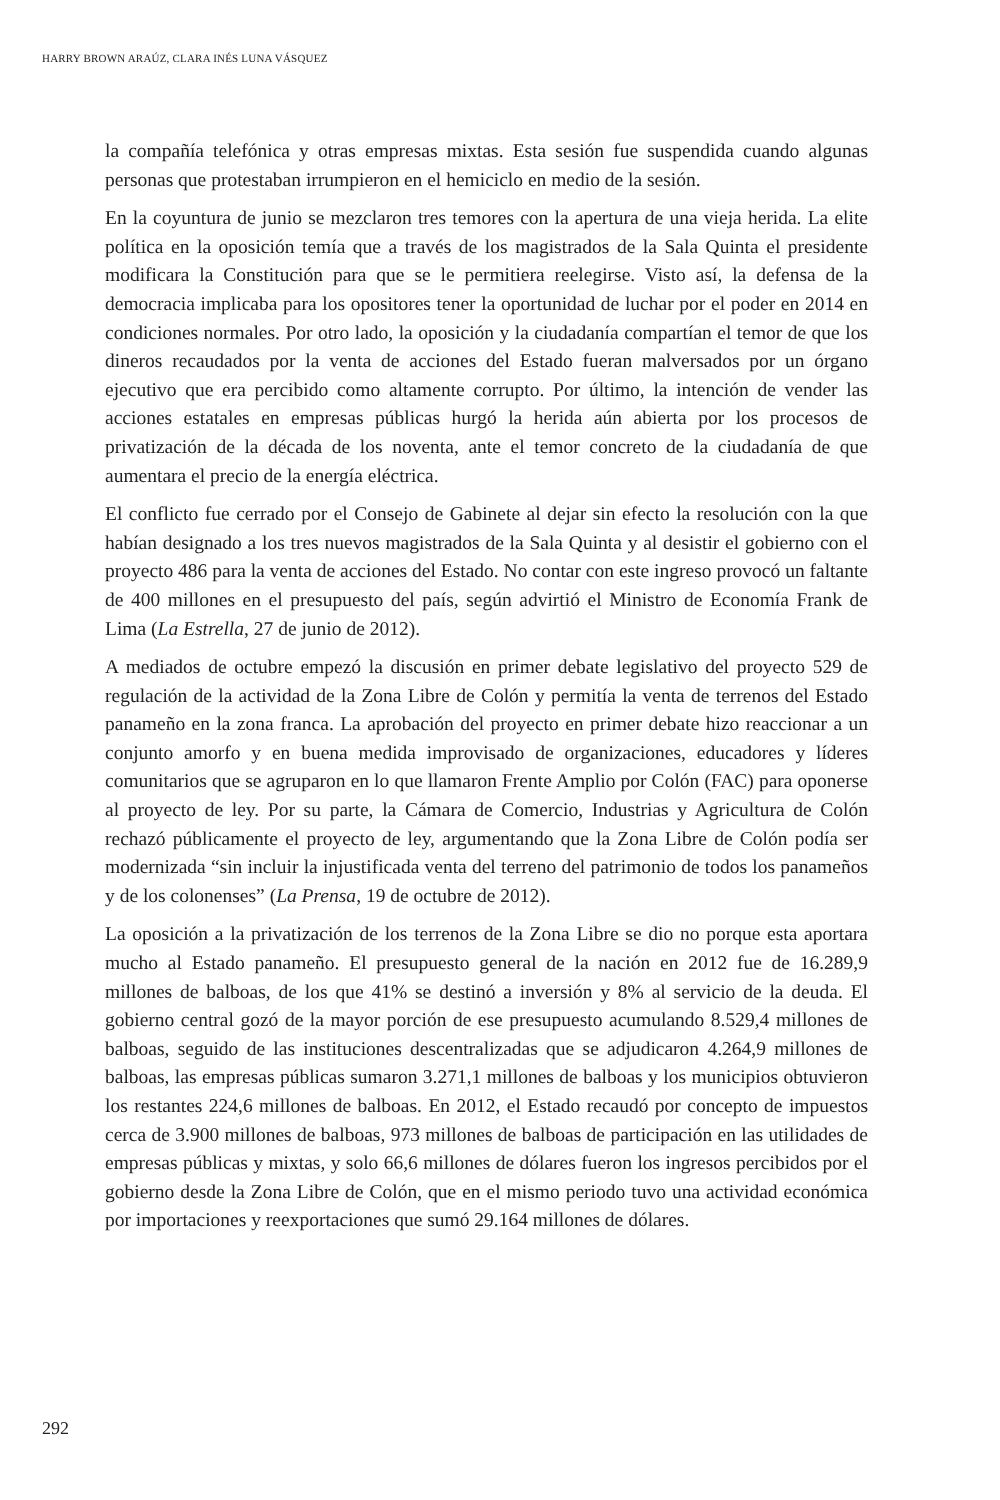HARRY BROWN ARAÚZ, CLARA INÉS LUNA VÁSQUEZ
la compañía telefónica y otras empresas mixtas. Esta sesión fue suspendida cuando algunas personas que protestaban irrumpieron en el hemiciclo en medio de la sesión.
En la coyuntura de junio se mezclaron tres temores con la apertura de una vieja herida. La elite política en la oposición temía que a través de los magistrados de la Sala Quinta el presidente modificara la Constitución para que se le permitiera reelegirse. Visto así, la defensa de la democracia implicaba para los opositores tener la oportunidad de luchar por el poder en 2014 en condiciones normales. Por otro lado, la oposición y la ciudadanía compartían el temor de que los dineros recaudados por la venta de acciones del Estado fueran malversados por un órgano ejecutivo que era percibido como altamente corrupto. Por último, la intención de vender las acciones estatales en empresas públicas hurgó la herida aún abierta por los procesos de privatización de la década de los noventa, ante el temor concreto de la ciudadanía de que aumentara el precio de la energía eléctrica.
El conflicto fue cerrado por el Consejo de Gabinete al dejar sin efecto la resolución con la que habían designado a los tres nuevos magistrados de la Sala Quinta y al desistir el gobierno con el proyecto 486 para la venta de acciones del Estado. No contar con este ingreso provocó un faltante de 400 millones en el presupuesto del país, según advirtió el Ministro de Economía Frank de Lima (La Estrella, 27 de junio de 2012).
A mediados de octubre empezó la discusión en primer debate legislativo del proyecto 529 de regulación de la actividad de la Zona Libre de Colón y permitía la venta de terrenos del Estado panameño en la zona franca. La aprobación del proyecto en primer debate hizo reaccionar a un conjunto amorfo y en buena medida improvisado de organizaciones, educadores y líderes comunitarios que se agruparon en lo que llamaron Frente Amplio por Colón (FAC) para oponerse al proyecto de ley. Por su parte, la Cámara de Comercio, Industrias y Agricultura de Colón rechazó públicamente el proyecto de ley, argumentando que la Zona Libre de Colón podía ser modernizada “sin incluir la injustificada venta del terreno del patrimonio de todos los panameños y de los colonenses” (La Prensa, 19 de octubre de 2012).
La oposición a la privatización de los terrenos de la Zona Libre se dio no porque esta aportara mucho al Estado panameño. El presupuesto general de la nación en 2012 fue de 16.289,9 millones de balboas, de los que 41% se destinó a inversión y 8% al servicio de la deuda. El gobierno central gozó de la mayor porción de ese presupuesto acumulando 8.529,4 millones de balboas, seguido de las instituciones descentralizadas que se adjudicaron 4.264,9 millones de balboas, las empresas públicas sumaron 3.271,1 millones de balboas y los municipios obtuvieron los restantes 224,6 millones de balboas. En 2012, el Estado recaudó por concepto de impuestos cerca de 3.900 millones de balboas, 973 millones de balboas de participación en las utilidades de empresas públicas y mixtas, y solo 66,6 millones de dólares fueron los ingresos percibidos por el gobierno desde la Zona Libre de Colón, que en el mismo periodo tuvo una actividad económica por importaciones y reexportaciones que sumó 29.164 millones de dólares.
292